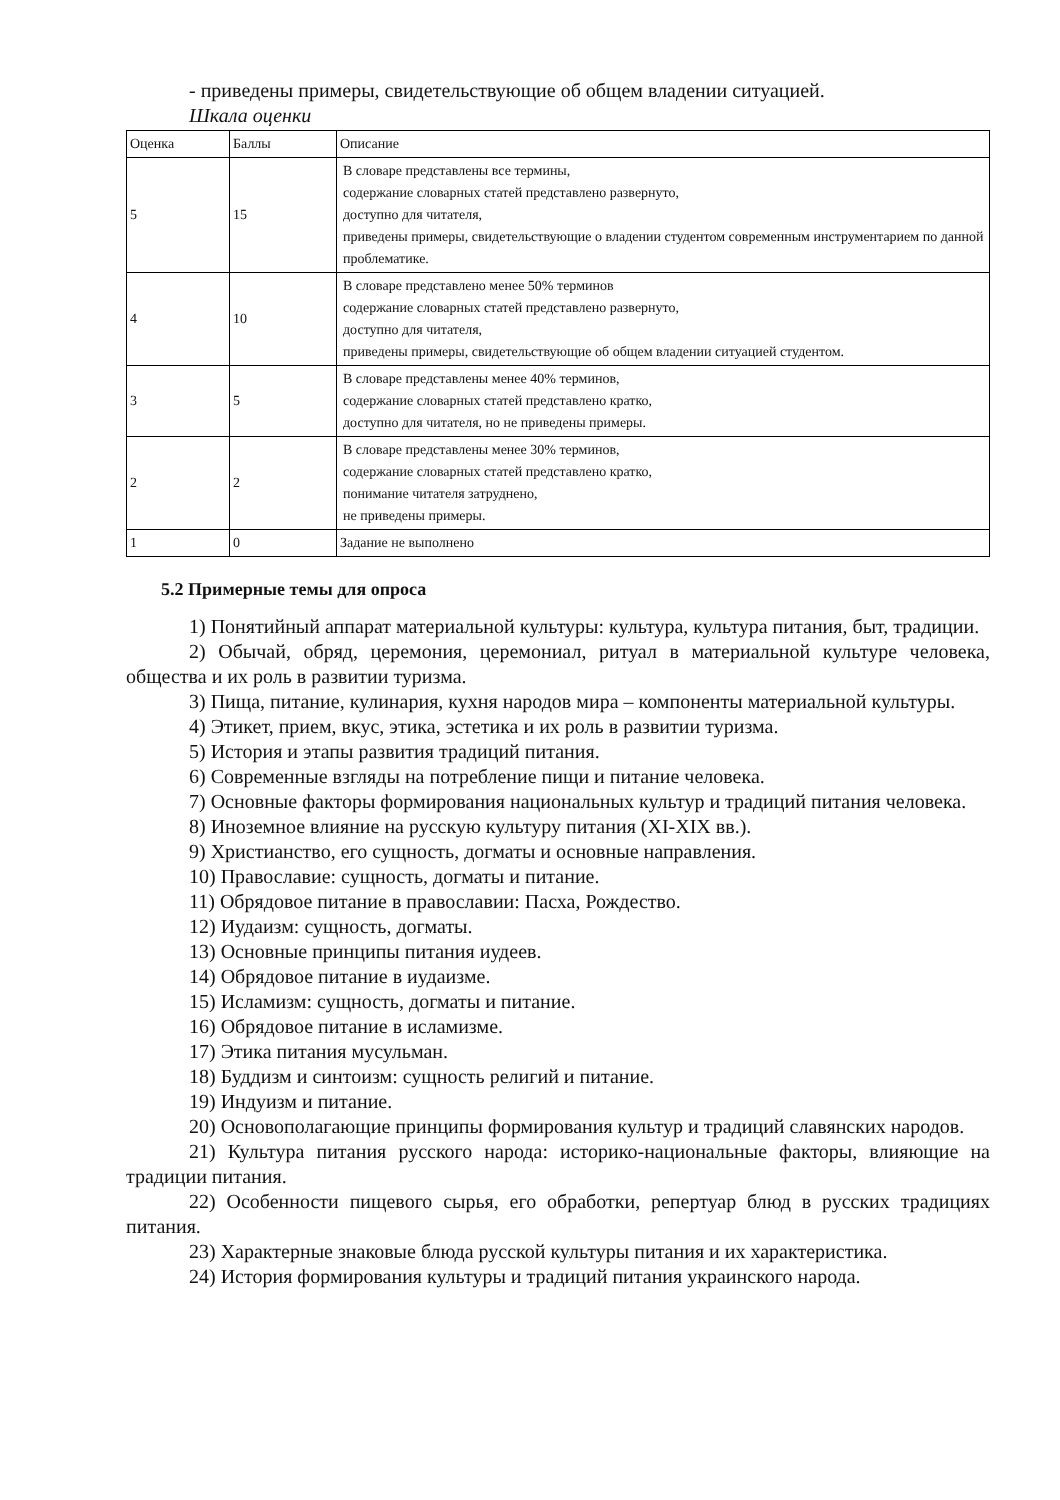- приведены примеры, свидетельствующие об общем владении ситуацией.
Шкала оценки
| Оценка | Баллы | Описание |
| 5 | 15 | В словаре представлены все термины, содержание словарных статей представлено развернуто, доступно для читателя, приведены примеры, свидетельствующие о владении студентом современным инструментарием по данной проблематике. |
| 4 | 10 | В словаре представлено менее 50% терминов содержание словарных статей представлено развернуто, доступно для читателя, приведены примеры, свидетельствующие об общем владении ситуацией студентом. |
| 3 | 5 | В словаре представлены менее 40% терминов, содержание словарных статей представлено кратко, доступно для читателя, но не приведены примеры. |
| 2 | 2 | В словаре представлены менее 30% терминов, содержание словарных статей представлено кратко, понимание читателя затруднено, не приведены примеры. |
| 1 | 0 | Задание не выполнено |
5.2 Примерные темы для опроса
1) Понятийный аппарат материальной культуры: культура, культура питания, быт, традиции.
2) Обычай, обряд, церемония, церемониал, ритуал в материальной культуре человека, общества и их роль в развитии туризма.
3) Пища, питание, кулинария, кухня народов мира – компоненты материальной культуры.
4) Этикет, прием, вкус, этика, эстетика и их роль в развитии туризма.
5) История и этапы развития традиций питания.
6) Современные взгляды на потребление пищи и питание человека.
7) Основные факторы формирования национальных культур и традиций питания человека.
8) Иноземное влияние на русскую культуру питания (XI-XIX вв.).
9) Христианство, его сущность, догматы и основные направления.
10) Православие: сущность, догматы и питание.
11) Обрядовое питание в православии: Пасха, Рождество.
12) Иудаизм: сущность, догматы.
13) Основные принципы питания иудеев.
14) Обрядовое питание в иудаизме.
15) Исламизм: сущность, догматы и питание.
16) Обрядовое питание в исламизме.
17) Этика питания мусульман.
18) Буддизм и синтоизм: сущность религий и питание.
19) Индуизм и питание.
20) Основополагающие принципы формирования культур и традиций славянских народов.
21) Культура питания русского народа: историко-национальные факторы, влияющие на традиции питания.
22) Особенности пищевого сырья, его обработки, репертуар блюд в русских традициях питания.
23) Характерные знаковые блюда русской культуры питания и их характеристика.
24) История формирования культуры и традиций питания украинского народа.